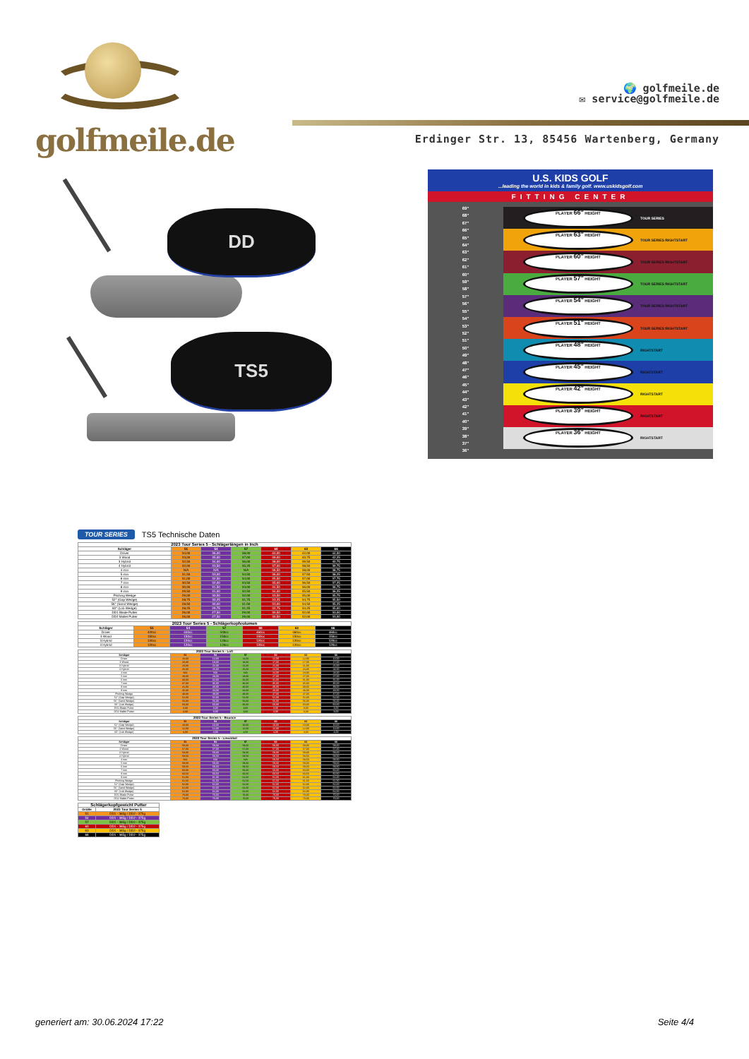golfmeile.de
🌍 golfmeile.de
✉ service@golfmeile.de
Erdinger Str. 13, 85456 Wartenberg, Germany
DD
TS5
U.S. KIDS GOLF...leading the world in kids & family golf. www.uskidsgolf.com
FITTING CENTER
69"
68"
67"
66"
65"
64"
63"
62"
61"
60"
59"
58"
57"
56"
55"
54"
53"
52"
51"
50"
49"
48"
47"
46"
45"
44"
43"
42"
41"
40"
39"
38"
37"
36"
PLAYER 66" HEIGHT
TOUR SERIES
PLAYER 63" HEIGHT
TOUR SERIES RIGHTSTART
PLAYER 60" HEIGHT
TOUR SERIES RIGHTSTART
PLAYER 57" HEIGHT
TOUR SERIES RIGHTSTART
PLAYER 54" HEIGHT
TOUR SERIES RIGHTSTART
PLAYER 51" HEIGHT
TOUR SERIES RIGHTSTART
PLAYER 48" HEIGHT
RIGHTSTART
PLAYER 45" HEIGHT
RIGHTSTART
PLAYER 42" HEIGHT
RIGHTSTART
PLAYER 39" HEIGHT
RIGHTSTART
PLAYER 36" HEIGHT
RIGHTSTART
TOUR SERIES TS5 Technische Daten
| 2023 Tour Series 5 - Schlägerlängen in Inch | | | | | | |
| --- | --- | --- | --- | --- | --- | --- |
| Schläger | 51 | 54 | 57 | 60 | 63 | 66 |
| Driver | 34,00 | 36,00 | 38,00 | 40,00 | 42,00 | 44,00 |
| 3 Wood | 33,00 | 35,00 | 37,00 | 39,00 | 40,75 | 42,25 |
| 3 Hybrid | 32,50 | 34,00 | 36,00 | 38,00 | 39,50 | 40,75 |
| 4 Hybrid | 32,00 | 33,50 | 35,25 | 37,00 | 38,50 | 39,75 |
| 4 iron | N/A | N/A | N/A | 36,50 | 38,00 | 38,75 |
| 5 iron | 31,50 | 33,00 | 34,50 | 36,00 | 37,50 | 38,25 |
| 6 iron | 31,00 | 32,50 | 34,00 | 35,50 | 37,00 | 37,75 |
| 7 iron | 30,50 | 32,00 | 33,50 | 35,00 | 36,50 | 37,25 |
| 8 iron | 30,00 | 31,50 | 33,00 | 34,50 | 36,00 | 36,75 |
| 9 iron | 29,50 | 31,00 | 32,50 | 34,00 | 35,50 | 36,25 |
| Pitching Wedge | 29,00 | 30,50 | 32,00 | 33,50 | 35,00 | 35,75 |
| 52° (Gap Wedge) | 28,75 | 30,25 | 31,75 | 33,25 | 34,75 | 35,50 |
| 56° (Sand Wedge) | 28,50 | 30,00 | 31,50 | 33,00 | 34,50 | 35,25 |
| 60° (Lob Wedge) | 28,25 | 29,75 | 31,25 | 32,75 | 34,25 | 35,00 |
| DD1 Blade Putter | 26,00 | 27,50 | 29,00 | 30,50 | 32,00 | 33,00 |
| DD2 Mallet Putter | 26,00 | 27,50 | 29,00 | 30,50 | 32,00 | 33,00 |
| 2023 Tour Series 5 - Schlägerkopfvolumen | | | | | | |
| --- | --- | --- | --- | --- | --- | --- |
| Schläger | 51 | 54 | 57 | 60 | 63 | 66 |
| Driver | 420cc | 440cc | 440cc | 460cc | 460cc | 460cc |
| 3 Wood | 150cc | 150cc | 150cc | 150cc | 150cc | 150cc |
| 3 Hybrid | 120cc | 120cc | 120cc | 120cc | 120cc | 120cc |
| 4 Hybrid | 120cc | 120cc | 120cc | 120cc | 120cc | 120cc |
| 2023 Tour Series 5 - Loft | | | | | | |
| --- | --- | --- | --- | --- | --- | --- |
| Schläger | 51 | 54 | 57 | 60 | 63 | 66 |
| Driver | 16,00 | 14,00 | 14,00 | 12,00 | 12,00 | 12,00 |
| 3 Wood | 20,00 | 18,00 | 18,00 | 17,00 | 17,00 | 17,00 |
| 3 Hybrid | 23,00 | 22,00 | 22,00 | 21,00 | 21,00 | 21,00 |
| 4 Hybrid | 26,00 | 25,00 | 25,00 | 24,00 | 24,00 | 24,00 |
| 4 iron | N/A | N/A | N/A | 24,00 | 24,00 | 24,00 |
| 5 iron | 29,00 | 28,00 | 28,00 | 27,00 | 27,00 | 27,00 |
| 6 iron | 33,00 | 32,00 | 32,00 | 31,00 | 31,00 | 31,00 |
| 7 iron | 37,00 | 36,00 | 36,00 | 35,00 | 35,00 | 35,00 |
| 8 iron | 41,00 | 40,00 | 40,00 | 39,00 | 39,00 | 39,00 |
| 9 iron | 45,00 | 44,00 | 44,00 | 43,00 | 43,00 | 43,00 |
| Pitching Wedge | 49,00 | 48,00 | 48,00 | 47,00 | 47,00 | 47,00 |
| 52° (Gap Wedge) | 52,00 | 52,00 | 52,00 | 52,00 | 52,00 | 52,00 |
| 56° (Sand Wedge) | 56,00 | 56,00 | 56,00 | 56,00 | 56,00 | 56,00 |
| 60° (Lob Wedge) | 60,00 | 60,00 | 60,00 | 60,00 | 60,00 | 60,00 |
| DD1 Blade Putter | 3,00 | 3,00 | 3,00 | 3,00 | 3,00 | 3,00 |
| DD2 Mallet Putter | 3,00 | 3,00 | 3,00 | 3,00 | 3,00 | 3,00 |
| 2023 Tour Series 5 - Bounce | | | | | | |
| --- | --- | --- | --- | --- | --- | --- |
| Schläger | 51 | 54 | 57 | 60 | 63 | 66 |
| 52° (Gap Wedge) | 10,00 | 10,00 | 10,00 | 10,00 | 10,00 | 10,00 |
| 56° (Sand Wedge) | 12,00 | 12,00 | 12,00 | 12,00 | 12,00 | 12,00 |
| 60° (Lob Wedge) | 4,00 | 4,00 | 4,00 | 4,00 | 4,00 | 4,00 |
| 2023 Tour Series 5 - Liewinkel | | | | | | |
| --- | --- | --- | --- | --- | --- | --- |
| Schläger | 51 | 54 | 57 | 60 | 63 | 66 |
| Driver | 58,00 | 58,00 | 58,00 | 58,00 | 58,00 | 58,00 |
| 3 Wood | 57,00 | 57,00 | 57,00 | 57,00 | 57,00 | 57,00 |
| 3 Hybrid | 58,00 | 58,00 | 58,00 | 58,00 | 58,00 | 58,00 |
| 4 Hybrid | 58,50 | 58,50 | 58,50 | 58,50 | 58,50 | 58,50 |
| 4 iron | N/A | N/A | N/A | 58,50 | 58,50 | 58,50 |
| 5 iron | 59,00 | 59,00 | 59,00 | 59,00 | 59,00 | 59,00 |
| 6 iron | 59,50 | 59,50 | 59,50 | 59,50 | 59,50 | 59,50 |
| 7 iron | 60,00 | 60,00 | 60,00 | 60,00 | 60,00 | 60,00 |
| 8 iron | 60,50 | 60,50 | 60,50 | 60,50 | 60,50 | 60,50 |
| 9 iron | 61,00 | 61,00 | 61,00 | 61,00 | 61,00 | 61,00 |
| Pitching Wedge | 61,50 | 61,50 | 61,50 | 61,50 | 61,50 | 61,50 |
| 52° (Gap Wedge) | 62,00 | 62,00 | 62,00 | 62,00 | 62,00 | 62,00 |
| 56° (Sand Wedge) | 62,00 | 62,00 | 62,00 | 62,00 | 62,00 | 62,00 |
| 60° (Lob Wedge) | 62,00 | 62,00 | 62,00 | 62,00 | 62,00 | 62,00 |
| DD1 Blade Putter | 70,00 | 70,00 | 70,00 | 70,00 | 70,00 | 70,00 |
| DD2 Mallet Putter | 70,00 | 70,00 | 70,00 | 70,00 | 70,00 | 70,00 |
| Schlägerkopfgewicht Putter | |
| --- | --- |
| Größe | 2023 Tour Series 5 |
| 51 | DD1 - 365g / DD2 - 375g |
| 54 | DD1 - 365g / DD2 - 375g |
| 57 | DD1 - 365g / DD2 - 375g |
| 60 | DD1 - 365g / DD2 - 375g |
| 63 | DD1 - 365g / DD2 - 375g |
| 66 | DD1 - 365g / DD2 - 375g |
generiert am: 30.06.2024 17:22 Seite 4/4